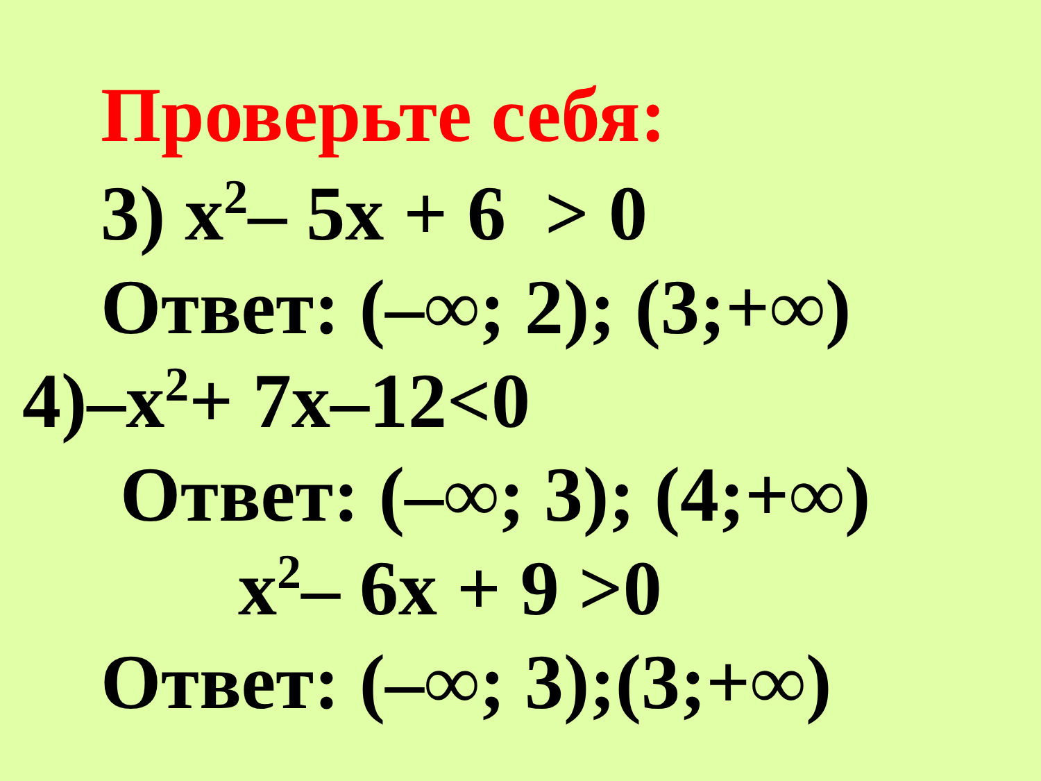Проверьте себя:
3) x<sup>2</sup>– 5x + 6 > 0
Ответ: (–∞; 2); (3;+∞)
4)–x<sup>2</sup>+ 7x–12<0
Ответ: (–∞; 3); (4;+∞)
x<sup>2</sup>– 6x + 9 >0
Ответ: (–∞; 3);(3;+∞)